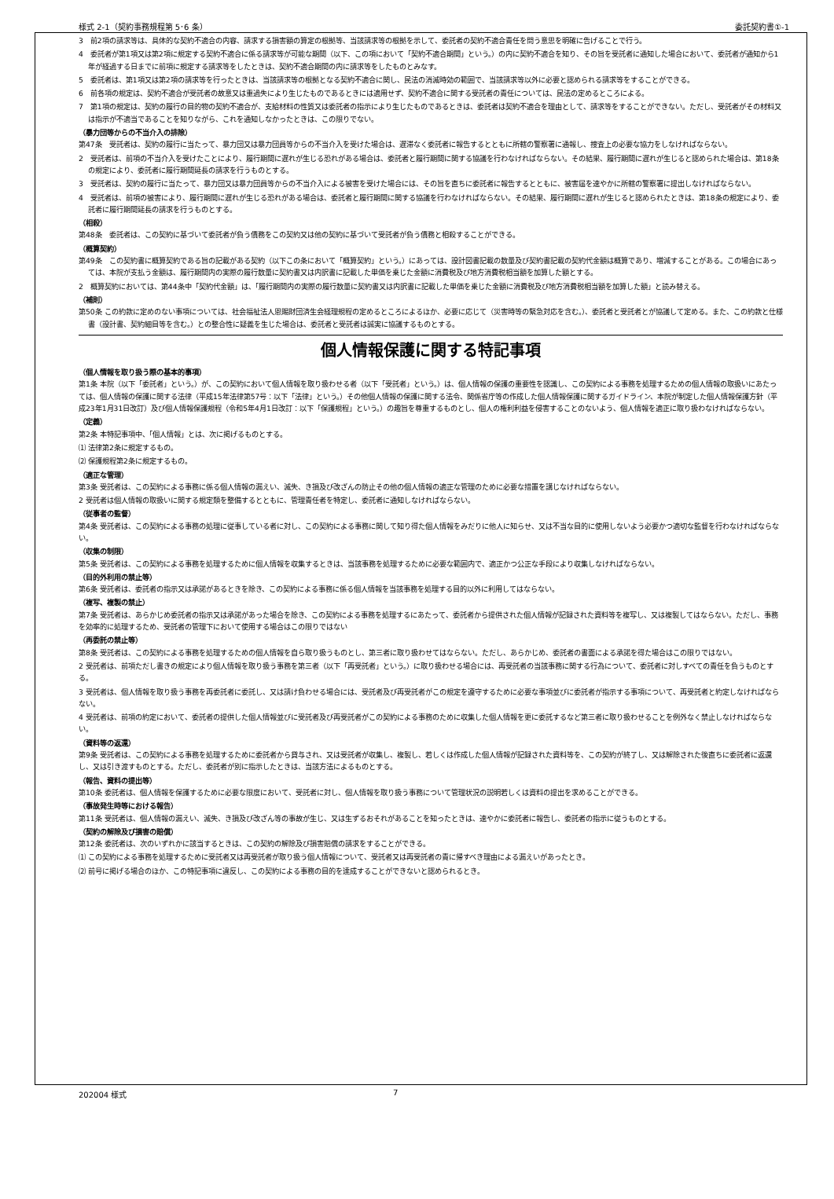様式 2-1（契約事務規程第 5･6 条） 委託契約書①-1
3　前2項の請求等は、具体的な契約不適合の内容、請求する損害額の算定の根拠等、当該請求等の根拠を示して、委託者の契約不適合責任を問う意思を明確に告げることで行う。
4　委託者が第1項又は第2項に規定する契約不適合に係る請求等が可能な期間（以下、この項において「契約不適合期間」という。）の内に契約不適合を知り、その旨を受託者に通知した場合において、委託者が通知から1年が経過する日までに前項に規定する請求等をしたときは、契約不適合期間の内に請求等をしたものとみなす。
5　委託者は、第1項又は第2項の請求等を行ったときは、当該請求等の根拠となる契約不適合に関し、民法の消滅時効の範囲で、当該請求等以外に必要と認められる請求等をすることができる。
6　前各項の規定は、契約不適合が受託者の故意又は重過失により生じたものであるときには適用せず、契約不適合に関する受託者の責任については、民法の定めるところによる。
7　第1項の規定は、契約の履行の目的物の契約不適合が、支給材料の性質又は委託者の指示により生じたものであるときは、委託者は契約不適合を理由として、請求等をすることができない。ただし、受託者がその材料又は指示が不適当であることを知りながら、これを通知しなかったときは、この限りでない。
（暴力団等からの不当介入の排除）
第47条　受託者は、契約の履行に当たって、暴力団又は暴力団員等からの不当介入を受けた場合は、遅滞なく委託者に報告するとともに所轄の警察署に通報し、捜査上の必要な協力をしなければならない。
2　受託者は、前項の不当介入を受けたことにより、履行期間に遅れが生じる恐れがある場合は、委託者と履行期間に関する協議を行わなければならない。その結果、履行期間に遅れが生じると認められた場合は、第18条の規定により、委託者に履行期間延長の請求を行うものとする。
3　受託者は、契約の履行に当たって、暴力団又は暴力団員等からの不当介入による被害を受けた場合には、その旨を直ちに委託者に報告するとともに、被害届を速やかに所轄の警察署に提出しなければならない。
4　受託者は、前項の被害により、履行期間に遅れが生じる恐れがある場合は、委託者と履行期間に関する協議を行わなければならない。その結果、履行期間に遅れが生じると認められたときは、第18条の規定により、委託者に履行期間延長の請求を行うものとする。
（相殺）
第48条　委託者は、この契約に基づいて委託者が負う債務をこの契約又は他の契約に基づいて受託者が負う債務と相殺することができる。
（概算契約）
第49条　この契約書に概算契約である旨の記載がある契約（以下この条において「概算契約」という。）にあっては、設計図書記載の数量及び契約書記載の契約代金額は概算であり、増減することがある。この場合にあっては、本院が支払う金額は、履行期間内の実際の履行数量に契約書又は内訳書に記載した単価を乗じた金額に消費税及び地方消費税相当額を加算した額とする。
2　概算契約においては、第44条中「契約代金額」は、「履行期間内の実際の履行数量に契約書又は内訳書に記載した単価を乗じた金額に消費税及び地方消費税相当額を加算した額」と読み替える。
（補則）
第50条 この約款に定めのない事項については、社会福祉法人恩賜財団済生会経理規程の定めるところによるほか、必要に応じて（災害時等の緊急対応を含む。）、委託者と受託者とが協議して定める。また、この約款と仕様書（設計書、契約細目等を含む。）との整合性に疑義を生じた場合は、委託者と受託者は誠実に協議するものとする。
個人情報保護に関する特記事項
（個人情報を取り扱う際の基本的事項）
第1条 本院（以下「委託者」という。）が、この契約において個人情報を取り扱わせる者（以下「受託者」という。）は、個人情報の保護の重要性を認識し、この契約による事務を処理するための個人情報の取扱いにあたっては、個人情報の保護に関する法律（平成15年法律第57号：以下「法律」という。）その他個人情報の保護に関する法令、関係省庁等の作成した個人情報保護に関するガイドライン、本院が制定した個人情報保護方針（平成23年1月31日改訂）及び個人情報保護規程（令和5年4月1日改訂：以下「保護規程」という。）の趣旨を尊重するものとし、個人の権利利益を侵害することのないよう、個人情報を適正に取り扱わなければならない。
（定義）
第2条 本特記事項中、「個人情報」とは、次に掲げるものとする。
⑴ 法律第2条に規定するもの。
⑵ 保護規程第2条に規定するもの。
（適正な管理）
第3条 受託者は、この契約による事務に係る個人情報の漏えい、滅失、き損及び改ざんの防止その他の個人情報の適正な管理のために必要な措置を講じなければならない。
2 受託者は個人情報の取扱いに関する規定類を整備するとともに、管理責任者を特定し、委託者に通知しなければならない。
（従事者の監督）
第4条 受託者は、この契約による事務の処理に従事している者に対し、この契約による事務に関して知り得た個人情報をみだりに他人に知らせ、又は不当な目的に使用しないよう必要かつ適切な監督を行わなければならない。
（収集の制限）
第5条 受託者は、この契約による事務を処理するために個人情報を収集するときは、当該事務を処理するために必要な範囲内で、適正かつ公正な手段により収集しなければならない。
（目的外利用の禁止等）
第6条 受託者は、委託者の指示又は承諾があるときを除き、この契約による事務に係る個人情報を当該事務を処理する目的以外に利用してはならない。
（複写、複製の禁止）
第7条 受託者は、あらかじめ委託者の指示又は承諾があった場合を除き、この契約による事務を処理するにあたって、委託者から提供された個人情報が記録された資料等を複写し、又は複製してはならない。ただし、事務を効率的に処理するため、受託者の管理下において使用する場合はこの限りではない
（再委託の禁止等）
第8条 受託者は、この契約による事務を処理するための個人情報を自ら取り扱うものとし、第三者に取り扱わせてはならない。ただし、あらかじめ、委託者の書面による承諾を得た場合はこの限りではない。
2 受託者は、前項ただし書きの規定により個人情報を取り扱う事務を第三者（以下「再受託者」という。）に取り扱わせる場合には、再受託者の当該事務に関する行為について、委託者に対しすべての責任を負うものとする。
3 受託者は、個人情報を取り扱う事務を再委託者に委託し、又は請け負わせる場合には、受託者及び再受託者がこの規定を遵守するために必要な事項並びに委託者が指示する事項について、再受託者と約定しなければならない。
4 受託者は、前項の約定において、委託者の提供した個人情報並びに受託者及び再受託者がこの契約による事務のために収集した個人情報を更に委託するなど第三者に取り扱わせることを例外なく禁止しなければならない。
（資料等の返還）
第9条 受託者は、この契約による事務を処理するために委託者から貸与され、又は受託者が収集し、複製し、若しくは作成した個人情報が記録された資料等を、この契約が終了し、又は解除された後直ちに委託者に返還し、又は引き渡すものとする。ただし、委託者が別に指示したときは、当該方法によるものとする。
（報告、資料の提出等）
第10条 委託者は、個人情報を保護するために必要な限度において、受託者に対し、個人情報を取り扱う事務について管理状況の説明若しくは資料の提出を求めることができる。
（事故発生時等における報告）
第11条 受託者は、個人情報の漏えい、滅失、き損及び改ざん等の事故が生じ、又は生ずるおそれがあることを知ったときは、速やかに委託者に報告し、委託者の指示に従うものとする。
（契約の解除及び損害の賠償）
第12条 委託者は、次のいずれかに該当するときは、この契約の解除及び損害賠償の請求をすることができる。
⑴ この契約による事務を処理するために受託者又は再受託者が取り扱う個人情報について、受託者又は再受託者の責に帰すべき理由による漏えいがあったとき。
⑵ 前号に掲げる場合のほか、この特記事項に違反し、この契約による事務の目的を達成することができないと認められるとき。
202004 様式 7